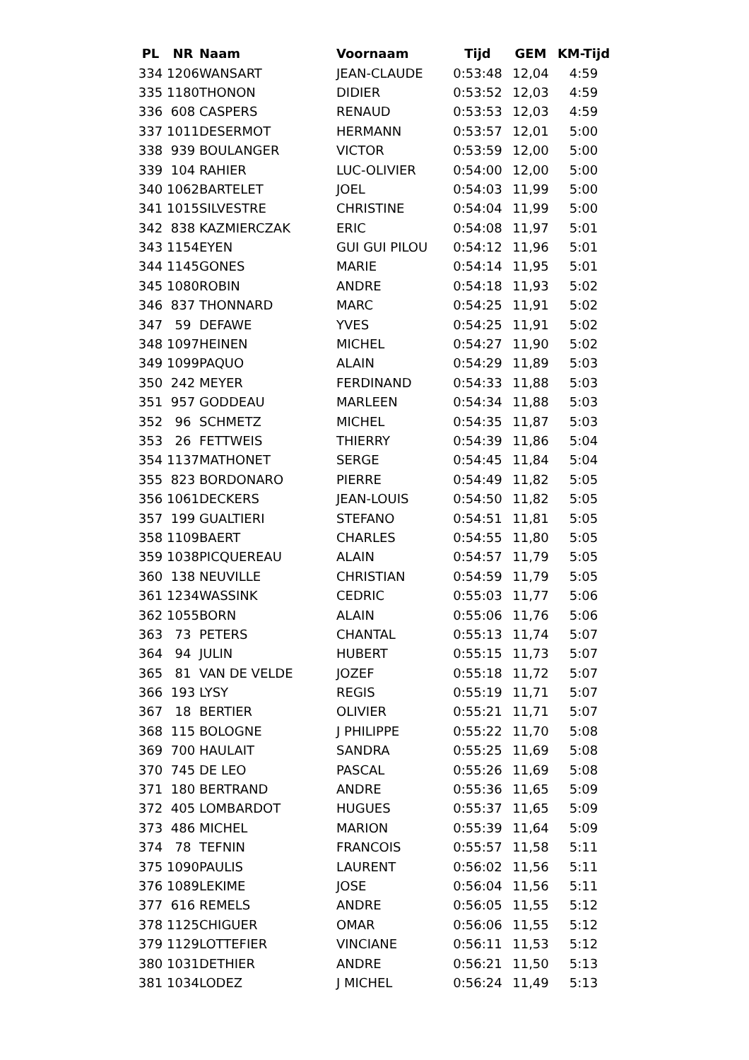| PL | NR | Naam | Voornaam | Tijd | GEM | KM-Tijd |
| --- | --- | --- | --- | --- | --- | --- |
| 334 | 1206 | WANSART | JEAN-CLAUDE | 0:53:48 | 12,04 | 4:59 |
| 335 | 1180 | THONON | DIDIER | 0:53:52 | 12,03 | 4:59 |
| 336 | 608 | CASPERS | RENAUD | 0:53:53 | 12,03 | 4:59 |
| 337 | 1011 | DESERMOT | HERMANN | 0:53:57 | 12,01 | 5:00 |
| 338 | 939 | BOULANGER | VICTOR | 0:53:59 | 12,00 | 5:00 |
| 339 | 104 | RAHIER | LUC-OLIVIER | 0:54:00 | 12,00 | 5:00 |
| 340 | 1062 | BARTELET | JOEL | 0:54:03 | 11,99 | 5:00 |
| 341 | 1015 | SILVESTRE | CHRISTINE | 0:54:04 | 11,99 | 5:00 |
| 342 | 838 | KAZMIERCZAK | ERIC | 0:54:08 | 11,97 | 5:01 |
| 343 | 1154 | EYEN | GUI GUI PILOU | 0:54:12 | 11,96 | 5:01 |
| 344 | 1145 | GONES | MARIE | 0:54:14 | 11,95 | 5:01 |
| 345 | 1080 | ROBIN | ANDRE | 0:54:18 | 11,93 | 5:02 |
| 346 | 837 | THONNARD | MARC | 0:54:25 | 11,91 | 5:02 |
| 347 | 59 | DEFAWE | YVES | 0:54:25 | 11,91 | 5:02 |
| 348 | 1097 | HEINEN | MICHEL | 0:54:27 | 11,90 | 5:02 |
| 349 | 1099 | PAQUO | ALAIN | 0:54:29 | 11,89 | 5:03 |
| 350 | 242 | MEYER | FERDINAND | 0:54:33 | 11,88 | 5:03 |
| 351 | 957 | GODDEAU | MARLEEN | 0:54:34 | 11,88 | 5:03 |
| 352 | 96 | SCHMETZ | MICHEL | 0:54:35 | 11,87 | 5:03 |
| 353 | 26 | FETTWEIS | THIERRY | 0:54:39 | 11,86 | 5:04 |
| 354 | 1137 | MATHONET | SERGE | 0:54:45 | 11,84 | 5:04 |
| 355 | 823 | BORDONARO | PIERRE | 0:54:49 | 11,82 | 5:05 |
| 356 | 1061 | DECKERS | JEAN-LOUIS | 0:54:50 | 11,82 | 5:05 |
| 357 | 199 | GUALTIERI | STEFANO | 0:54:51 | 11,81 | 5:05 |
| 358 | 1109 | BAERT | CHARLES | 0:54:55 | 11,80 | 5:05 |
| 359 | 1038 | PICQUEREAU | ALAIN | 0:54:57 | 11,79 | 5:05 |
| 360 | 138 | NEUVILLE | CHRISTIAN | 0:54:59 | 11,79 | 5:05 |
| 361 | 1234 | WASSINK | CEDRIC | 0:55:03 | 11,77 | 5:06 |
| 362 | 1055 | BORN | ALAIN | 0:55:06 | 11,76 | 5:06 |
| 363 | 73 | PETERS | CHANTAL | 0:55:13 | 11,74 | 5:07 |
| 364 | 94 | JULIN | HUBERT | 0:55:15 | 11,73 | 5:07 |
| 365 | 81 | VAN DE VELDE | JOZEF | 0:55:18 | 11,72 | 5:07 |
| 366 | 193 | LYSY | REGIS | 0:55:19 | 11,71 | 5:07 |
| 367 | 18 | BERTIER | OLIVIER | 0:55:21 | 11,71 | 5:07 |
| 368 | 115 | BOLOGNE | J PHILIPPE | 0:55:22 | 11,70 | 5:08 |
| 369 | 700 | HAULAIT | SANDRA | 0:55:25 | 11,69 | 5:08 |
| 370 | 745 | DE LEO | PASCAL | 0:55:26 | 11,69 | 5:08 |
| 371 | 180 | BERTRAND | ANDRE | 0:55:36 | 11,65 | 5:09 |
| 372 | 405 | LOMBARDOT | HUGUES | 0:55:37 | 11,65 | 5:09 |
| 373 | 486 | MICHEL | MARION | 0:55:39 | 11,64 | 5:09 |
| 374 | 78 | TEFNIN | FRANCOIS | 0:55:57 | 11,58 | 5:11 |
| 375 | 1090 | PAULIS | LAURENT | 0:56:02 | 11,56 | 5:11 |
| 376 | 1089 | LEKIME | JOSE | 0:56:04 | 11,56 | 5:11 |
| 377 | 616 | REMELS | ANDRE | 0:56:05 | 11,55 | 5:12 |
| 378 | 1125 | CHIGUER | OMAR | 0:56:06 | 11,55 | 5:12 |
| 379 | 1129 | LOTTEFIER | VINCIANE | 0:56:11 | 11,53 | 5:12 |
| 380 | 1031 | DETHIER | ANDRE | 0:56:21 | 11,50 | 5:13 |
| 381 | 1034 | LODEZ | J MICHEL | 0:56:24 | 11,49 | 5:13 |